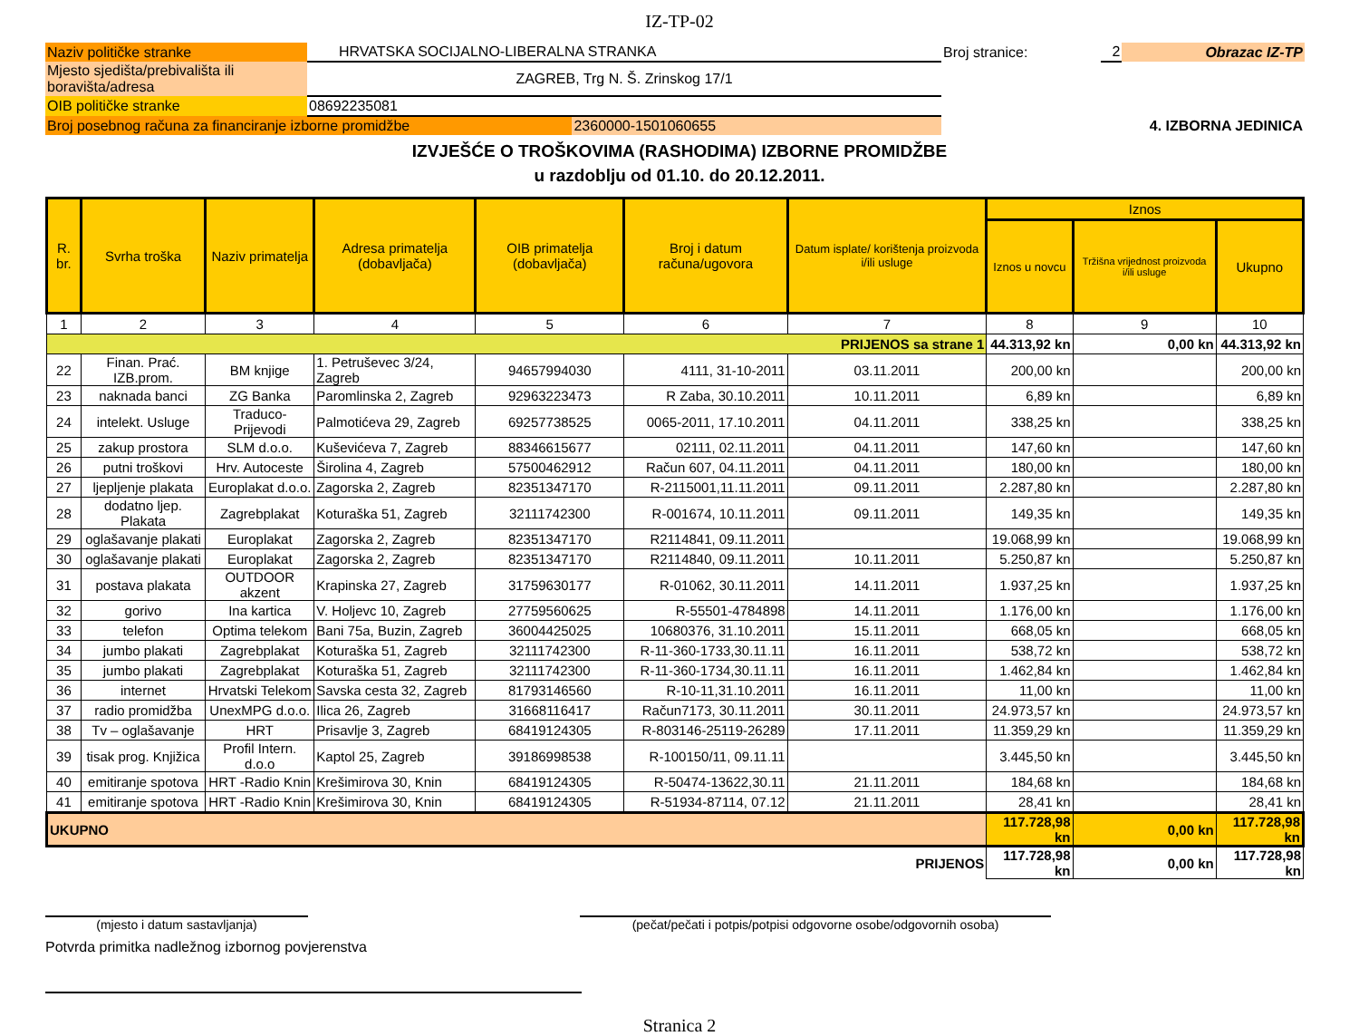IZ-TP-02
| Naziv političke stranke | HRVATSKA SOCIJALNO-LIBERALNA STRANKA | | Broj stranice: | 2 | Obrazac IZ-TP |
| Mjesto sjedišta/prebivališta ili boravišta/adresa | ZAGREB, Trg N. Š. Zrinskog 17/1 | | | | |
| OIB političke stranke | 08692235081 | | | | |
| Broj posebnog računa za financiranje izborne promidžbe | | 2360000-1501060655 | 4. IZBORNA JEDINICA | | |
IZVJEŠĆE O TROŠKOVIMA (RASHODIMA) IZBORNE PROMIDŽBE
u razdoblju od 01.10. do 20.12.2011.
| R. br. | Svrha troška | Naziv primatelja | Adresa primatelja (dobavljača) | OIB primatelja (dobavljača) | Broj i datum računa/ugovora | Datum isplate/ korištenja proizvoda i/ili usluge | Iznos | | |
| --- | --- | --- | --- | --- | --- | --- | --- | --- | --- |
| | | | | | | | Iznos u novcu | Tržišna vrijednost proizvoda i/ili usluge | Ukupno |
| 1 | 2 | 3 | 4 | 5 | 6 | 7 | 8 | 9 | 10 |
| PRIJENOS sa strane 1 | | | | | | | 44.313,92 kn | 0,00 kn | 44.313,92 kn |
| 22 | Finan. Prać. IZB.prom. | BM knjige | 1. Petruševec 3/24, Zagreb | 94657994030 | 4111, 31-10-2011 | 03.11.2011 | 200,00 kn | | 200,00 kn |
| 23 | naknada banci | ZG Banka | Paromlinska 2, Zagreb | 92963223473 | R Zaba, 30.10.2011 | 10.11.2011 | 6,89 kn | | 6,89 kn |
| 24 | intelekt. Usluge | Traduco- Prijevodi | Palmotićeva 29, Zagreb | 69257738525 | 0065-2011, 17.10.2011 | 04.11.2011 | 338,25 kn | | 338,25 kn |
| 25 | zakup prostora | SLM d.o.o. | Kuševićeva 7, Zagreb | 88346615677 | 02111, 02.11.2011 | 04.11.2011 | 147,60 kn | | 147,60 kn |
| 26 | putni troškovi | Hrv. Autoceste | Širolina 4, Zagreb | 57500462912 | Račun 607, 04.11.2011 | 04.11.2011 | 180,00 kn | | 180,00 kn |
| 27 | ljepljenje plakata | Europlakat d.o.o. | Zagorska 2, Zagreb | 82351347170 | R-2115001,11.11.2011 | 09.11.2011 | 2.287,80 kn | | 2.287,80 kn |
| 28 | dodatno ljep. Plakata | Zagrebplakat | Koturaška 51, Zagreb | 32111742300 | R-001674, 10.11.2011 | 09.11.2011 | 149,35 kn | | 149,35 kn |
| 29 | oglašavanje plakati | Europlakat | Zagorska 2, Zagreb | 82351347170 | R2114841, 09.11.2011 | | 19.068,99 kn | | 19.068,99 kn |
| 30 | oglašavanje plakati | Europlakat | Zagorska 2, Zagreb | 82351347170 | R2114840, 09.11.2011 | 10.11.2011 | 5.250,87 kn | | 5.250,87 kn |
| 31 | postava plakata | OUTDOOR akzent | Krapinska 27, Zagreb | 31759630177 | R-01062, 30.11.2011 | 14.11.2011 | 1.937,25 kn | | 1.937,25 kn |
| 32 | gorivo | Ina kartica | V. Holjevc 10, Zagreb | 27759560625 | R-55501-4784898 | 14.11.2011 | 1.176,00 kn | | 1.176,00 kn |
| 33 | telefon | Optima telekom | Bani 75a, Buzin, Zagreb | 36004425025 | 10680376, 31.10.2011 | 15.11.2011 | 668,05 kn | | 668,05 kn |
| 34 | jumbo plakati | Zagrebplakat | Koturaška 51, Zagreb | 32111742300 | R-11-360-1733,30.11.11 | 16.11.2011 | 538,72 kn | | 538,72 kn |
| 35 | jumbo plakati | Zagrebplakat | Koturaška 51, Zagreb | 32111742300 | R-11-360-1734,30.11.11 | 16.11.2011 | 1.462,84 kn | | 1.462,84 kn |
| 36 | internet | Hrvatski Telekom | Savska cesta 32, Zagreb | 81793146560 | R-10-11,31.10.2011 | 16.11.2011 | 11,00 kn | | 11,00 kn |
| 37 | radio promidžba | UnexMPG d.o.o. | Ilica 26, Zagreb | 31668116417 | Račun7173, 30.11.2011 | 30.11.2011 | 24.973,57 kn | | 24.973,57 kn |
| 38 | Tv – oglašavanje | HRT | Prisavlje 3, Zagreb | 68419124305 | R-803146-25119-26289 | 17.11.2011 | 11.359,29 kn | | 11.359,29 kn |
| 39 | tisak prog. Knjižica | Profil Intern. d.o.o | Kaptol 25, Zagreb | 39186998538 | R-100150/11, 09.11.11 | | 3.445,50 kn | | 3.445,50 kn |
| 40 | emitiranje spotova | HRT -Radio Knin | Krešimirova 30, Knin | 68419124305 | R-50474-13622,30.11 | 21.11.2011 | 184,68 kn | | 184,68 kn |
| 41 | emitiranje spotova | HRT -Radio Knin | Krešimirova 30, Knin | 68419124305 | R-51934-87114, 07.12 | 21.11.2011 | 28,41 kn | | 28,41 kn |
| UKUPNO | | | | | | | 117.728,98 kn | 0,00 kn | 117.728,98 kn |
| PRIJENOS | | | | | | | 117.728,98 kn | 0,00 kn | 117.728,98 kn |
(mjesto i datum sastavljanja) (pečat/pečati i potpis/potpisi odgovorne osobe/odgovornih osoba)
Potvrda primitka nadležnog izbornog povjerenstva
Stranica 2